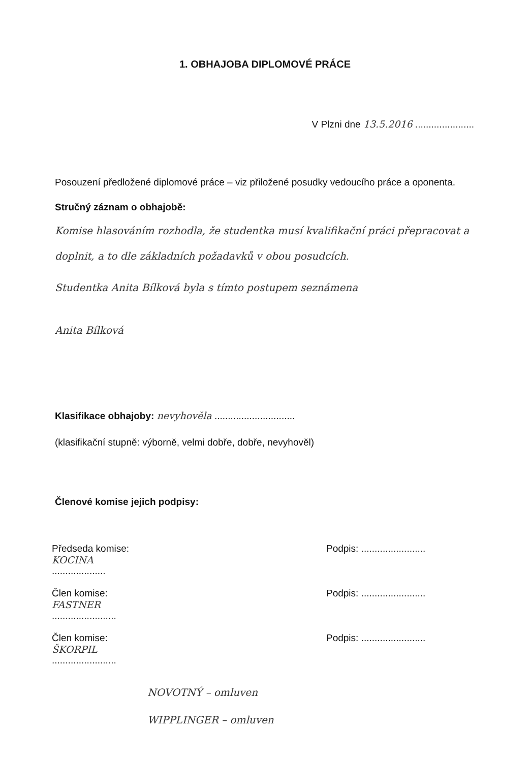1. OBHAJOBA DIPLOMOVÉ PRÁCE
V Plzni dne 13.5.2016 ......................
Posouzení předložené diplomové práce – viz přiložené posudky vedoucího práce a oponenta.
Stručný záznam o obhajobě:
Komise hlasováním rozhodla, že studentka musí kvalifikační práci přepracovat a doplnit, a to dle základních požadavků v obou posudcích.
Studentka Anita Bílková byla s tímto postupem seznámena
Anita Bílková
Klasifikace obhajoby: nevyhověla ..............................
(klasifikační stupně: výborně, velmi dobře, dobře, nevyhověl)
Členové komise jejich podpisy:
Předseda komise:
KOCINA
.................... Podpis: ........................
Člen komise:
FASTNER
........................ Podpis: ........................
Člen komise:
ŠKORPIL
........................ Podpis: ........................
NOVOTNÝ – omluven
WIPPLINGER – omluven